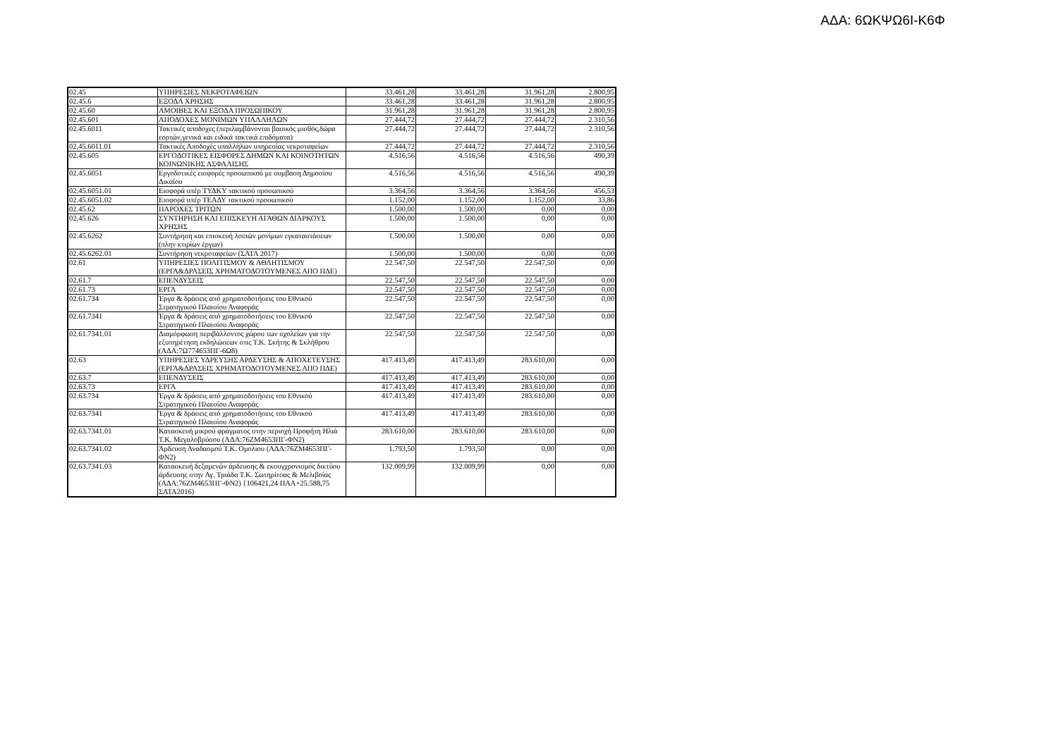ΑΔΑ: 6ΩΚΨΩ6Ι-Κ6Φ
| 02.45 | ΥΠΗΡΕΣΙΕΣ ΝΕΚΡΟΤΑΦΕΙΩΝ | 33.461,28 | 33.461,28 | 31.961,28 | 2.800,95 |
| 02.45.6 | ΕΞΟΔΑ ΧΡΗΣΗΣ | 33.461,28 | 33.461,28 | 31.961,28 | 2.800,95 |
| 02.45.60 | ΑΜΟΙΒΕΣ ΚΑΙ ΕΞΟΔΑ ΠΡΟΣΩΠΙΚΟΥ | 31.961,28 | 31.961,28 | 31.961,28 | 2.800,95 |
| 02.45.601 | ΑΠΟΔΟΧΕΣ ΜΟΝΙΜΩΝ ΥΠΑΛΛΗΛΩΝ | 27.444,72 | 27.444,72 | 27.444,72 | 2.310,56 |
| 02.45.6011 | Τακτικές αποδοχες (περιλαμβάνονται βασικός μισθός,δώρα εορτών,γενικά και ειδικά τακτικά επιδόματα) | 27.444,72 | 27.444,72 | 27.444,72 | 2.310,56 |
| 02.45.6011.01 | Τακτικές Αποδοχές υπαλλήλων υπηρεσίας νεκροταφείων | 27.444,72 | 27.444,72 | 27.444,72 | 2.310,56 |
| 02.45.605 | ΕΡΓΟΔΟΤΙΚΕΣ ΕΙΣΦΟΡΕΣ ΔΗΜΩΝ ΚΑΙ ΚΟΙΝΟΤΗΤΩΝ ΚΟΙΝΩΝΙΚΗΣ ΑΣΦΑΛΙΣΗΣ | 4.516,56 | 4.516,56 | 4.516,56 | 490,39 |
| 02.45.6051 | Εργοδοτικές εισφορές προσωπικού με συμβαση Δημοσίου Δικαίου | 4.516,56 | 4.516,56 | 4.516,56 | 490,39 |
| 02.45.6051.01 | Εισφορά υπέρ ΤΥΔΚΥ τακτικού προσωπικού | 3.364,56 | 3.364,56 | 3.364,56 | 456,53 |
| 02.45.6051.02 | Εισφορά υπέρ ΤΕΑΔΥ τακτικού προσωπικού | 1.152,00 | 1.152,00 | 1.152,00 | 33,86 |
| 02.45.62 | ΠΑΡΟΧΕΣ ΤΡΙΤΩΝ | 1.500,00 | 1.500,00 | 0,00 | 0,00 |
| 02.45.626 | ΣΥΝΤΗΡΗΣΗ ΚΑΙ ΕΠΙΣΚΕΥΗ ΑΓΑΘΩΝ ΔΙΑΡΚΟΥΣ ΧΡΗΣΗΣ | 1.500,00 | 1.500,00 | 0,00 | 0,00 |
| 02.45.6262 | Συντήρηση και επισκευή λοιπών μονίμων εγκαταστάσεων (πλην κτιρίων έργων) | 1.500,00 | 1.500,00 | 0,00 | 0,00 |
| 02.45.6262.01 | Συντήρηση νεκροταφείων (ΣΑΤΑ 2017) | 1.500,00 | 1.500,00 | 0,00 | 0,00 |
| 02.61 | ΥΠΗΡΕΣΙΕΣ ΠΟΛΙΤΙΣΜΟΥ & ΑΘΛΗΤΙΣΜΟΥ (ΕΡΓΑ&ΔΡΑΣΕΙΣ ΧΡΗΜΑΤΟΔΟΤΟΥΜΕΝΕΣ ΑΠΟ ΠΔΕ) | 22.547,50 | 22.547,50 | 22.547,50 | 0,00 |
| 02.61.7 | ΕΠΕΝΔΥΣΕΙΣ | 22.547,50 | 22.547,50 | 22.547,50 | 0,00 |
| 02.61.73 | ΕΡΓΑ | 22.547,50 | 22.547,50 | 22.547,50 | 0,00 |
| 02.61.734 | Έργα & δράσεις από χρηματοδοτήσεις του Εθνικού Στρατηγικού Πλαισίου Αναφοράς | 22.547,50 | 22.547,50 | 22.547,50 | 0,00 |
| 02.61.7341 | Έργα & δράσεις από χρηματοδοτήσεις του Εθνικού Στρατηγικού Πλαισίου Αναφοράς | 22.547,50 | 22.547,50 | 22.547,50 | 0,00 |
| 02.61.7341.01 | Διαμόρφωση περιβάλλοντος χώρου των σχολείων για την εξυπηρέτηση εκδηλώσεων στις Τ.Κ. Σκήτης & Σκλήθρου (ΑΔΑ:7Ω774653ΠΓ-6Ω8) | 22.547,50 | 22.547,50 | 22.547,50 | 0,00 |
| 02.63 | ΥΠΗΡΕΣΙΕΣ ΥΔΡΕΥΣΗΣ ΑΡΔΕΥΣΗΣ & ΑΠΟΧΕΤΕΥΣΗΣ (ΕΡΓΑ&ΔΡΑΣΕΙΣ ΧΡΗΜΑΤΟΔΟΤΟΥΜΕΝΕΣ ΑΠΟ ΠΔΕ) | 417.413,49 | 417.413,49 | 283.610,00 | 0,00 |
| 02.63.7 | ΕΠΕΝΔΥΣΕΙΣ | 417.413,49 | 417.413,49 | 283.610,00 | 0,00 |
| 02.63.73 | ΕΡΓΑ | 417.413,49 | 417.413,49 | 283.610,00 | 0,00 |
| 02.63.734 | Έργα & δράσεις από χρηματοδοτήσεις του Εθνικού Στρατηγικού Πλαισίου Αναφοράς | 417.413,49 | 417.413,49 | 283.610,00 | 0,00 |
| 02.63.7341 | Έργα & δράσεις από χρηματοδοτήσεις του Εθνικού Στρατηγικού Πλαισίου Αναφοράς | 417.413,49 | 417.413,49 | 283.610,00 | 0,00 |
| 02.63.7341.01 | Κατασκευή μικρού φράγματος στην περιοχή Προφήτη Ηλιά Τ.Κ. Μεγαλοβρύσου (ΑΔΑ:76ΖΜ4653ΠΓ-ΦΝ2) | 283.610,00 | 283.610,00 | 283.610,00 | 0,00 |
| 02.63.7341.02 | Άρδευση Αναδασμού Τ.Κ. Ομολιου (ΑΔΑ:76ΖΜ4653ΠΓ-ΦΝ2) | 1.793,50 | 1.793,50 | 0,00 | 0,00 |
| 02.63.7341.03 | Κατασκευή δεξαμενών άρδευσης & εκσυγχρονισμός δικτύου άρδευσης στην Αγ. Τριάδα Τ.Κ. Σωτηρίτσας & Μελιβοίας (ΑΔΑ:76ΖΜ4653ΠΓ-ΦΝ2) {106421,24 ΠΑΑ+25.588,75 ΣΑΤΑ2016) | 132.009,99 | 132.009,99 | 0,00 | 0,00 |